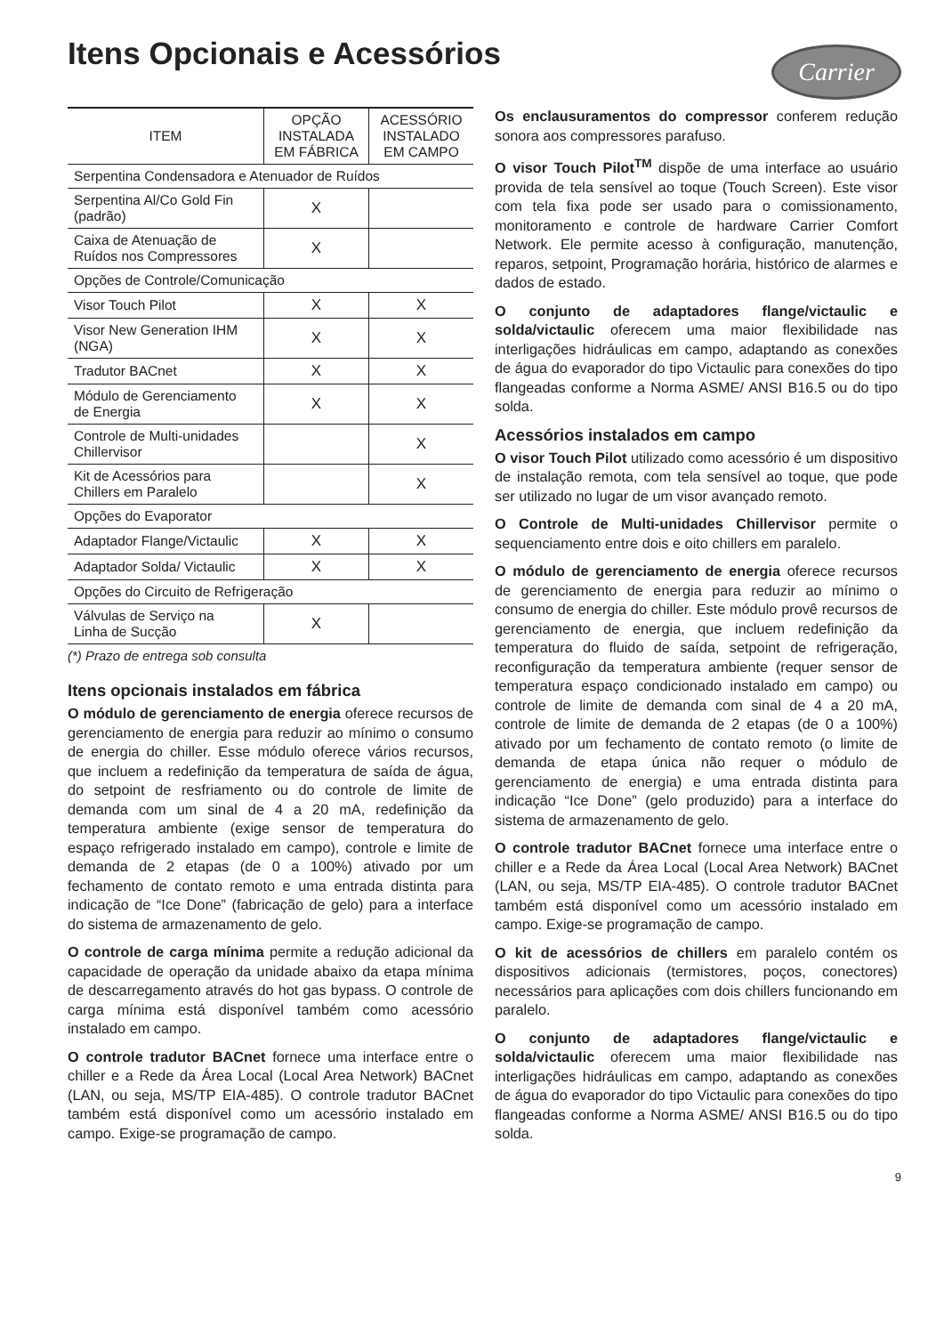Itens Opcionais e Acessórios
Carrier
| ITEM | OPÇÃO INSTALADA EM FÁBRICA | ACESSÓRIO INSTALADO EM CAMPO |
| --- | --- | --- |
| Serpentina Condensadora e Atenuador de Ruídos | | |
| Serpentina Al/Co Gold Fin (padrão) | X | |
| Caixa de Atenuação de Ruídos nos Compressores | X | |
| Opções de Controle/Comunicação | | |
| Visor Touch Pilot | X | X |
| Visor New Generation IHM (NGA) | X | X |
| Tradutor BACnet | X | X |
| Módulo de Gerenciamento de Energia | X | X |
| Controle de Multi-unidades Chillervisor | | X |
| Kit de Acessórios para Chillers em Paralelo | | X |
| Opções do Evaporator | | |
| Adaptador Flange/Victaulic | X | X |
| Adaptador Solda/ Victaulic | X | X |
| Opções do Circuito de Refrigeração | | |
| Válvulas de Serviço na Linha de Sucção | X | |
(*) Prazo de entrega sob consulta
Itens opcionais instalados em fábrica
O módulo de gerenciamento de energia oferece recursos de gerenciamento de energia para reduzir ao mínimo o consumo de energia do chiller. Esse módulo oferece vários recursos, que incluem a redefinição da temperatura de saída de água, do setpoint de resfriamento ou do controle de limite de demanda com um sinal de 4 a 20 mA, redefinição da temperatura ambiente (exige sensor de temperatura do espaço refrigerado instalado em campo), controle e limite de demanda de 2 etapas (de 0 a 100%) ativado por um fechamento de contato remoto e uma entrada distinta para indicação de “Ice Done” (fabricação de gelo) para a interface do sistema de armazenamento de gelo.
O controle de carga mínima permite a redução adicional da capacidade de operação da unidade abaixo da etapa mínima de descarregamento através do hot gas bypass. O controle de carga mínima está disponível também como acessório instalado em campo.
O controle tradutor BACnet fornece uma interface entre o chiller e a Rede da Área Local (Local Area Network) BACnet (LAN, ou seja, MS/TP EIA-485). O controle tradutor BACnet também está disponível como um acessório instalado em campo. Exige-se programação de campo.
Os enclausuramentos do compressor conferem redução sonora aos compressores parafuso.
O visor Touch Pilot<sup>TM</sup> dispõe de uma interface ao usuário provida de tela sensível ao toque (Touch Screen). Este visor com tela fixa pode ser usado para o comissionamento, monitoramento e controle de hardware Carrier Comfort Network. Ele permite acesso à configuração, manutenção, reparos, setpoint, Programação horária, histórico de alarmes e dados de estado.
O conjunto de adaptadores flange/victaulic e solda/victaulic oferecem uma maior flexibilidade nas interligações hidráulicas em campo, adaptando as conexões de água do evaporador do tipo Victaulic para conexões do tipo flangeadas conforme a Norma ASME/ ANSI B16.5 ou do tipo solda.
Acessórios instalados em campo
O visor Touch Pilot utilizado como acessório é um dispositivo de instalação remota, com tela sensível ao toque, que pode ser utilizado no lugar de um visor avançado remoto.
O Controle de Multi-unidades Chillervisor permite o sequenciamento entre dois e oito chillers em paralelo.
O módulo de gerenciamento de energia oferece recursos de gerenciamento de energia para reduzir ao mínimo o consumo de energia do chiller. Este módulo provê recursos de gerenciamento de energia, que incluem redefinição da temperatura do fluido de saída, setpoint de refrigeração, reconfiguração da temperatura ambiente (requer sensor de temperatura espaço condicionado instalado em campo) ou controle de limite de demanda com sinal de 4 a 20 mA, controle de limite de demanda de 2 etapas (de 0 a 100%) ativado por um fechamento de contato remoto (o limite de demanda de etapa única não requer o módulo de gerenciamento de energia) e uma entrada distinta para indicação “Ice Done” (gelo produzido) para a interface do sistema de armazenamento de gelo.
O controle tradutor BACnet fornece uma interface entre o chiller e a Rede da Área Local (Local Area Network) BACnet (LAN, ou seja, MS/TP EIA-485). O controle tradutor BACnet também está disponível como um acessório instalado em campo. Exige-se programação de campo.
O kit de acessórios de chillers em paralelo contém os dispositivos adicionais (termistores, poços, conectores) necessários para aplicações com dois chillers funcionando em paralelo.
O conjunto de adaptadores flange/victaulic e solda/victaulic oferecem uma maior flexibilidade nas interligações hidráulicas em campo, adaptando as conexões de água do evaporador do tipo Victaulic para conexões do tipo flangeadas conforme a Norma ASME/ ANSI B16.5 ou do tipo solda.
9